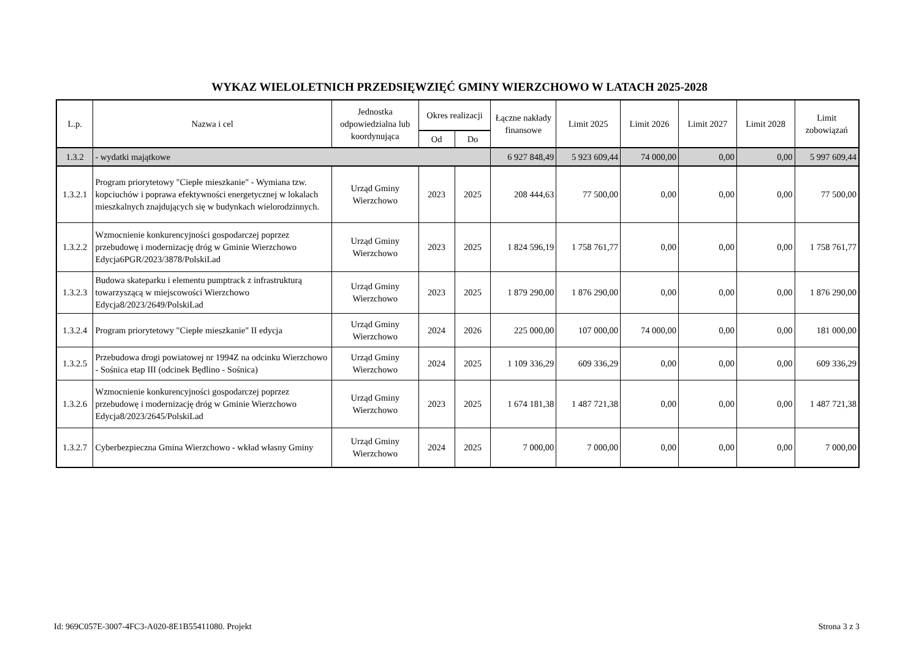WYKAZ WIELOLETNICH PRZEDSIĘWZIĘĆ GMINY WIERZCHOWO W LATACH 2025-2028
| L.p. | Nazwa i cel | Jednostka odpowiedzialna lub koordynująca | Okres realizacji | | Łączne nakłady finansowe | Limit 2025 | Limit 2026 | Limit 2027 | Limit 2028 | Limit zobowiązań |
| --- | --- | --- | --- | --- | --- | --- | --- | --- | --- | --- |
| | | | Od | Do | | | | | | |
| 1.3.2 | - wydatki majątkowe | | | | 6 927 848,49 | 5 923 609,44 | 74 000,00 | 0,00 | 0,00 | 5 997 609,44 |
| 1.3.2.1 | Program priorytetowy "Ciepłe mieszkanie" - Wymiana tzw. kopciuchów i poprawa efektywności energetycznej w lokalach mieszkalnych znajdujących się w budynkach wielorodzinnych. | Urząd Gminy Wierzchowo | 2023 | 2025 | 208 444,63 | 77 500,00 | 0,00 | 0,00 | 0,00 | 77 500,00 |
| 1.3.2.2 | Wzmocnienie konkurencyjności gospodarczej poprzez przebudowę i modernizację dróg w Gminie Wierzchowo Edycja6PGR/2023/3878/PolskiLad | Urząd Gminy Wierzchowo | 2023 | 2025 | 1 824 596,19 | 1 758 761,77 | 0,00 | 0,00 | 0,00 | 1 758 761,77 |
| 1.3.2.3 | Budowa skateparku i elementu pumptrack z infrastrukturą towarzyszącą w miejscowości Wierzchowo Edycja8/2023/2649/PolskiLad | Urząd Gminy Wierzchowo | 2023 | 2025 | 1 879 290,00 | 1 876 290,00 | 0,00 | 0,00 | 0,00 | 1 876 290,00 |
| 1.3.2.4 | Program priorytetowy "Ciepłe mieszkanie" II edycja | Urząd Gminy Wierzchowo | 2024 | 2026 | 225 000,00 | 107 000,00 | 74 000,00 | 0,00 | 0,00 | 181 000,00 |
| 1.3.2.5 | Przebudowa drogi powiatowej nr 1994Z na odcinku Wierzchowo - Sośnica etap III (odcinek Będlino - Sośnica) | Urząd Gminy Wierzchowo | 2024 | 2025 | 1 109 336,29 | 609 336,29 | 0,00 | 0,00 | 0,00 | 609 336,29 |
| 1.3.2.6 | Wzmocnienie konkurencyjności gospodarczej poprzez przebudowę i modernizację dróg w Gminie Wierzchowo Edycja8/2023/2645/PolskiLad | Urząd Gminy Wierzchowo | 2023 | 2025 | 1 674 181,38 | 1 487 721,38 | 0,00 | 0,00 | 0,00 | 1 487 721,38 |
| 1.3.2.7 | Cyberbezpieczna Gmina Wierzchowo - wkład własny Gminy | Urząd Gminy Wierzchowo | 2024 | 2025 | 7 000,00 | 7 000,00 | 0,00 | 0,00 | 0,00 | 7 000,00 |
Id: 969C057E-3007-4FC3-A020-8E1B55411080. Projekt Strona 3 z 3